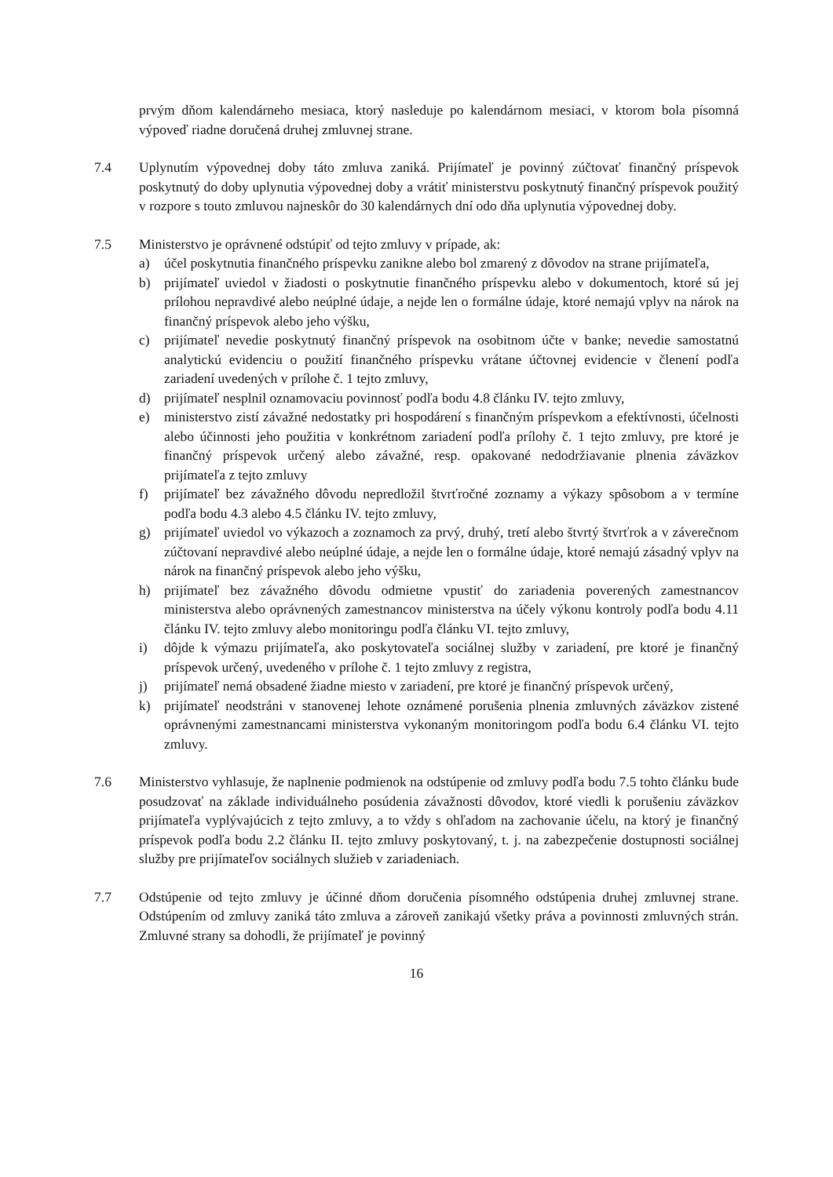prvým dňom kalendárneho mesiaca, ktorý nasleduje po kalendárnom mesiaci, v ktorom bola písomná výpoveď riadne doručená druhej zmluvnej strane.
7.4 Uplynutím výpovednej doby táto zmluva zaniká. Prijímateľ je povinný zúčtovať finančný príspevok poskytnutý do doby uplynutia výpovednej doby a vrátiť ministerstvu poskytnutý finančný príspevok použitý v rozpore s touto zmluvou najneskôr do 30 kalendárnych dní odo dňa uplynutia výpovednej doby.
7.5 Ministerstvo je oprávnené odstúpiť od tejto zmluvy v prípade, ak:
a) účel poskytnutia finančného príspevku zanikne alebo bol zmarený z dôvodov na strane prijímateľa,
b) prijímateľ uviedol v žiadosti o poskytnutie finančného príspevku alebo v dokumentoch, ktoré sú jej prílohou nepravdivé alebo neúplné údaje, a nejde len o formálne údaje, ktoré nemajú vplyv na nárok na finančný príspevok alebo jeho výšku,
c) prijímateľ nevedie poskytnutý finančný príspevok na osobitnom účte v banke; nevedie samostatnú analytickú evidenciu o použití finančného príspevku vrátane účtovnej evidencie v členení podľa zariadení uvedených v prílohe č. 1 tejto zmluvy,
d) prijímateľ nesplnil oznamovaciu povinnosť podľa bodu 4.8 článku IV. tejto zmluvy,
e) ministerstvo zistí závažné nedostatky pri hospodárení s finančným príspevkom a efektívnosti, účelnosti alebo účinnosti jeho použitia v konkrétnom zariadení podľa prílohy č. 1 tejto zmluvy, pre ktoré je finančný príspevok určený alebo závažné, resp. opakované nedodržiavanie plnenia záväzkov prijímateľa z tejto zmluvy
f) prijímateľ bez závažného dôvodu nepredložil štvrťročné zoznamy a výkazy spôsobom a v termíne podľa bodu 4.3 alebo 4.5 článku IV. tejto zmluvy,
g) prijímateľ uviedol vo výkazoch a zoznamoch za prvý, druhý, tretí alebo štvrtý štvrťrok a v záverečnom zúčtovaní nepravdivé alebo neúplné údaje, a nejde len o formálne údaje, ktoré nemajú zásadný vplyv na nárok na finančný príspevok alebo jeho výšku,
h) prijímateľ bez závažného dôvodu odmietne vpustiť do zariadenia poverených zamestnancov ministerstva alebo oprávnených zamestnancov ministerstva na účely výkonu kontroly podľa bodu 4.11 článku IV. tejto zmluvy alebo monitoringu podľa článku VI. tejto zmluvy,
i) dôjde k výmazu prijímateľa, ako poskytovateľa sociálnej služby v zariadení, pre ktoré je finančný príspevok určený, uvedeného v prílohe č. 1 tejto zmluvy z registra,
j) prijímateľ nemá obsadené žiadne miesto v zariadení, pre ktoré je finančný príspevok určený,
k) prijímateľ neodstráni v stanovenej lehote oznámené porušenia plnenia zmluvných záväzkov zistené oprávnenými zamestnancami ministerstva vykonaným monitoringom podľa bodu 6.4 článku VI. tejto zmluvy.
7.6 Ministerstvo vyhlasuje, že naplnenie podmienok na odstúpenie od zmluvy podľa bodu 7.5 tohto článku bude posudzovať na základe individuálneho posúdenia závažnosti dôvodov, ktoré viedli k porušeniu záväzkov prijímateľa vyplývajúcich z tejto zmluvy, a to vždy s ohľadom na zachovanie účelu, na ktorý je finančný príspevok podľa bodu 2.2 článku II. tejto zmluvy poskytovaný, t. j. na zabezpečenie dostupnosti sociálnej služby pre prijímateľov sociálnych služieb v zariadeniach.
7.7 Odstúpenie od tejto zmluvy je účinné dňom doručenia písomného odstúpenia druhej zmluvnej strane. Odstúpením od zmluvy zaniká táto zmluva a zároveň zanikajú všetky práva a povinnosti zmluvných strán. Zmluvné strany sa dohodli, že prijímateľ je povinný
16